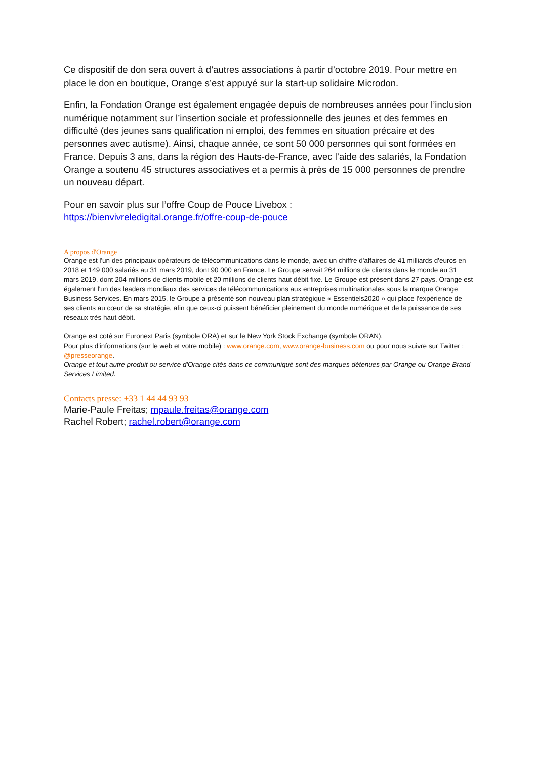Ce dispositif de don sera ouvert à d’autres associations à partir d’octobre 2019. Pour mettre en place le don en boutique, Orange s’est appuyé sur la start-up solidaire Microdon.
Enfin, la Fondation Orange est également engagée depuis de nombreuses années pour l’inclusion numérique notamment sur l’insertion sociale et professionnelle des jeunes et des femmes en difficulté (des jeunes sans qualification ni emploi, des femmes en situation précaire et des personnes avec autisme). Ainsi, chaque année, ce sont 50 000 personnes qui sont formées en France. Depuis 3 ans, dans la région des Hauts-de-France, avec l’aide des salariés, la Fondation Orange a soutenu 45 structures associatives et a permis à près de 15 000 personnes de prendre un nouveau départ.
Pour en savoir plus sur l’offre Coup de Pouce Livebox :
https://bienvivreledigital.orange.fr/offre-coup-de-pouce
A propos d'Orange
Orange est l'un des principaux opérateurs de télécommunications dans le monde, avec un chiffre d'affaires de 41 milliards d'euros en 2018 et 149 000 salariés au 31 mars 2019, dont 90 000 en France. Le Groupe servait 264 millions de clients dans le monde au 31 mars 2019, dont 204 millions de clients mobile et 20 millions de clients haut débit fixe. Le Groupe est présent dans 27 pays. Orange est également l'un des leaders mondiaux des services de télécommunications aux entreprises multinationales sous la marque Orange Business Services. En mars 2015, le Groupe a présenté son nouveau plan stratégique « Essentiels2020 » qui place l'expérience de ses clients au cœur de sa stratégie, afin que ceux-ci puissent bénéficier pleinement du monde numérique et de la puissance de ses réseaux très haut débit.
Orange est coté sur Euronext Paris (symbole ORA) et sur le New York Stock Exchange (symbole ORAN).
Pour plus d'informations (sur le web et votre mobile) : www.orange.com, www.orange-business.com ou pour nous suivre sur Twitter : @presseorange.
Orange et tout autre produit ou service d'Orange cités dans ce communiqué sont des marques détenues par Orange ou Orange Brand Services Limited.
Contacts presse: +33 1 44 44 93 93
Marie-Paule Freitas; mpaule.freitas@orange.com
Rachel Robert; rachel.robert@orange.com